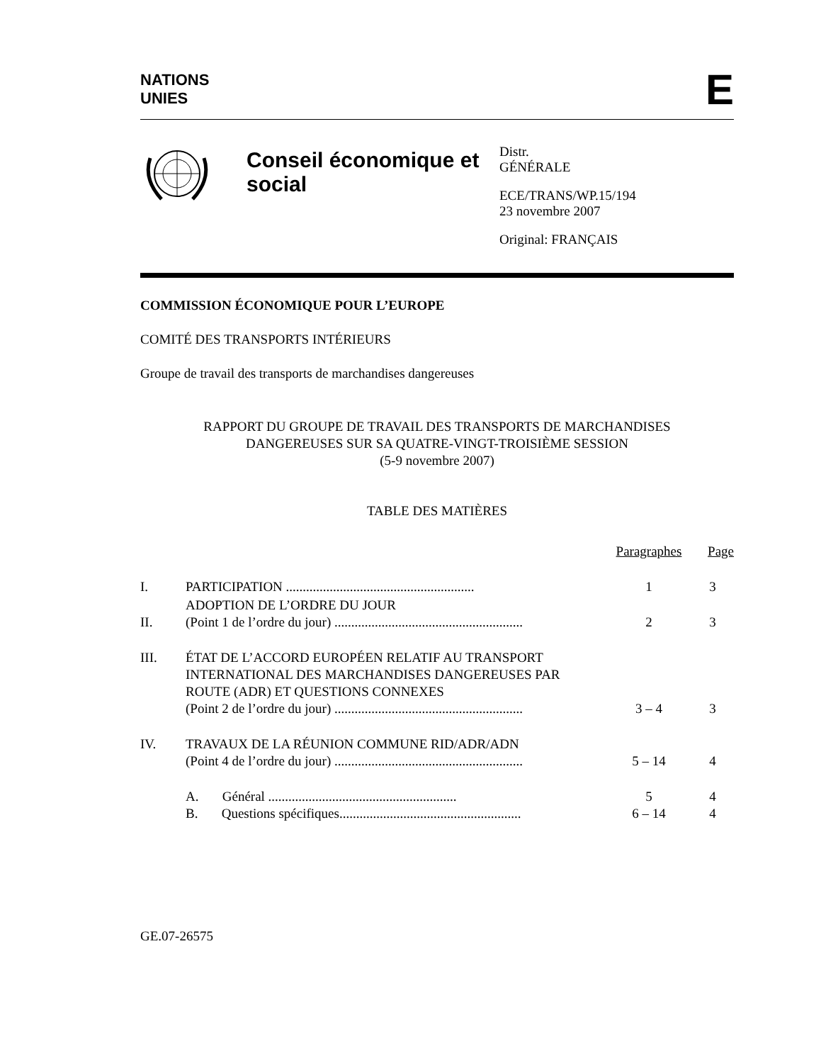NATIONS
UNIES
E
Conseil économique et social
Distr.
GÉNÉRALE
ECE/TRANS/WP.15/194
23 novembre 2007
Original: FRANÇAIS
COMMISSION ÉCONOMIQUE POUR L’EUROPE
COMITÉ DES TRANSPORTS INTÉRIEURS
Groupe de travail des transports de marchandises dangereuses
RAPPORT DU GROUPE DE TRAVAIL DES TRANSPORTS DE MARCHANDISES
DANGEREUSES SUR SA QUATRE-VINGT-TROISIÈME SESSION
(5-9 novembre 2007)
TABLE DES MATIÈRES
| | | Paragraphes | Page |
| I. | PARTICIPATION ........................................................ | 1 | 3 |
| II. | ADOPTION DE L’ORDRE DU JOUR (Point 1 de l’ordre du jour) ........................................................ | 2 | 3 |
| III. | ÉTAT DE L’ACCORD EUROPÉEN RELATIF AU TRANSPORT INTERNATIONAL DES MARCHANDISES DANGEREUSES PAR ROUTE (ADR) ET QUESTIONS CONNEXES (Point 2 de l’ordre du jour) ........................................................ | 3 – 4 | 3 |
| IV. | TRAVAUX DE LA RÉUNION COMMUNE RID/ADR/ADN (Point 4 de l’ordre du jour) ........................................................ | 5 – 14 | 4 |
| | A. Général ........................................................ | 5 | 4 |
| | B. Questions spécifiques...................................................... | 6 – 14 | 4 |
GE.07-26575